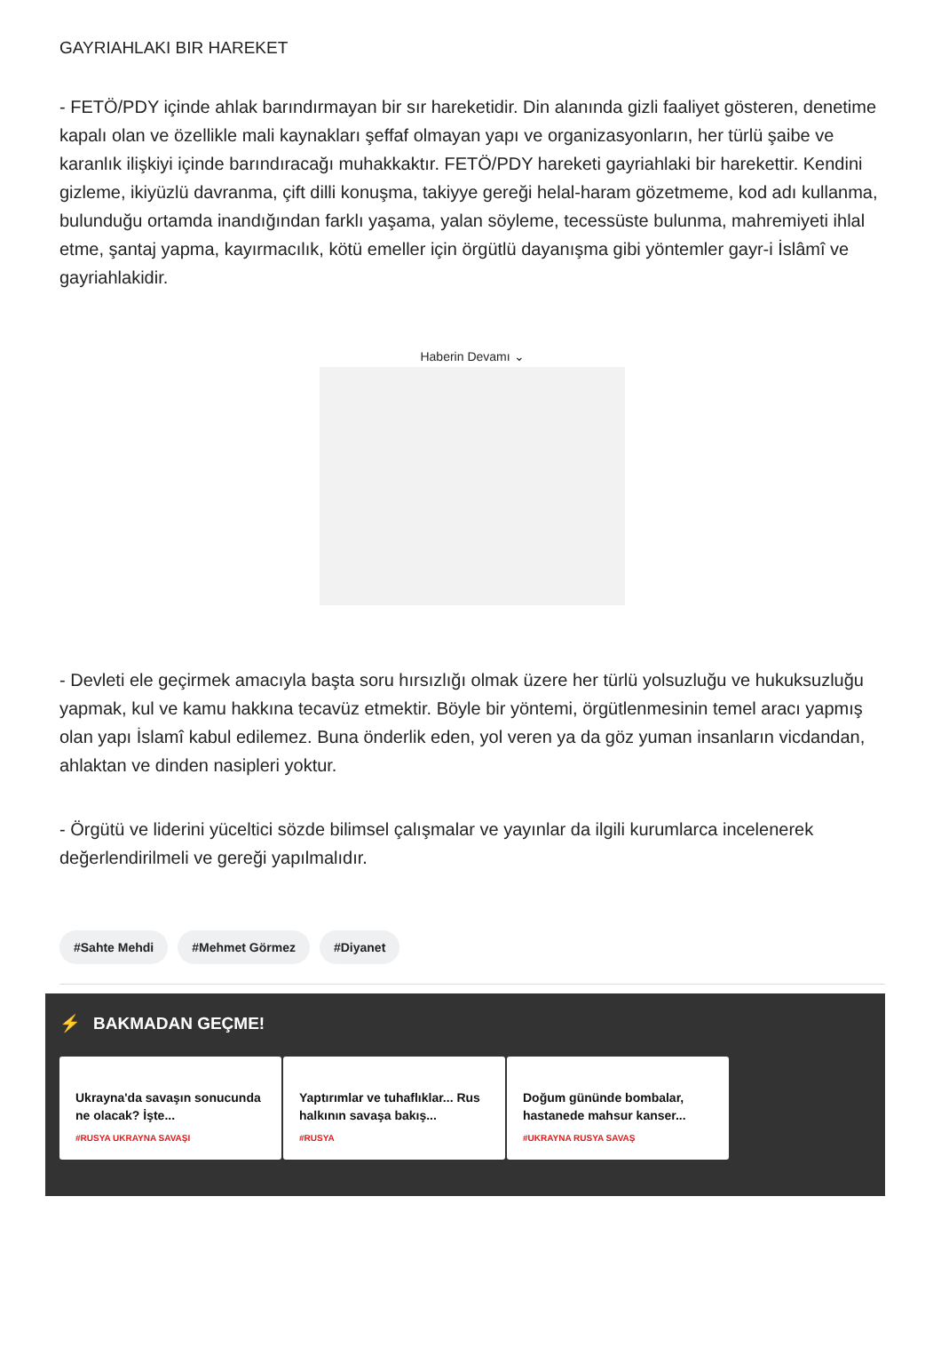GAYRIAHLAKI BIR HAREKET
- FETÖ/PDY içinde ahlak barındırmayan bir sır hareketidir. Din alanında gizli faaliyet gösteren, denetime kapalı olan ve özellikle mali kaynakları şeffaf olmayan yapı ve organizasyonların, her türlü şaibe ve karanlık ilişkiyi içinde barındıracağı muhakkaktır. FETÖ/PDY hareketi gayriahlaki bir harekettir. Kendini gizleme, ikiyüzlü davranma, çift dilli konuşma, takiyye gereği helal-haram gözetmeme, kod adı kullanma, bulunduğu ortamda inandığından farklı yaşama, yalan söyleme, tecessüste bulunma, mahremiyeti ihlal etme, şantaj yapma, kayırmacılık, kötü emeller için örgütlü dayanışma gibi yöntemler gayr-i İslâmî ve gayriahlakidir.
Haberin Devamı ⌄
- Devleti ele geçirmek amacıyla başta soru hırsızlığı olmak üzere her türlü yolsuzluğu ve hukuksuzluğu yapmak, kul ve kamu hakkına tecavüz etmektir. Böyle bir yöntemi, örgütlenmesinin temel aracı yapmış olan yapı İslamî kabul edilemez. Buna önderlik eden, yol veren ya da göz yuman insanların vicdandan, ahlaktan ve dinden nasipleri yoktur.
- Örgütü ve liderini yüceltici sözde bilimsel çalışmalar ve yayınlar da ilgili kurumlarca incelenerek değerlendirilmeli ve gereği yapılmalıdır.
#Sahte Mehdi #Mehmet Görmez #Diyanet
⚡ BAKMADAN GEÇME!
Ukrayna'da savaşın sonucunda ne olacak? İşte...
#RUSYA UKRAYNA SAVAŞI
Yaptırımlar ve tuhaflıklar... Rus halkının savaşa bakış...
#RUSYA
Doğum gününde bombalar, hastanede mahsur kanser...
#UKRAYNA RUSYA SAVAŞ